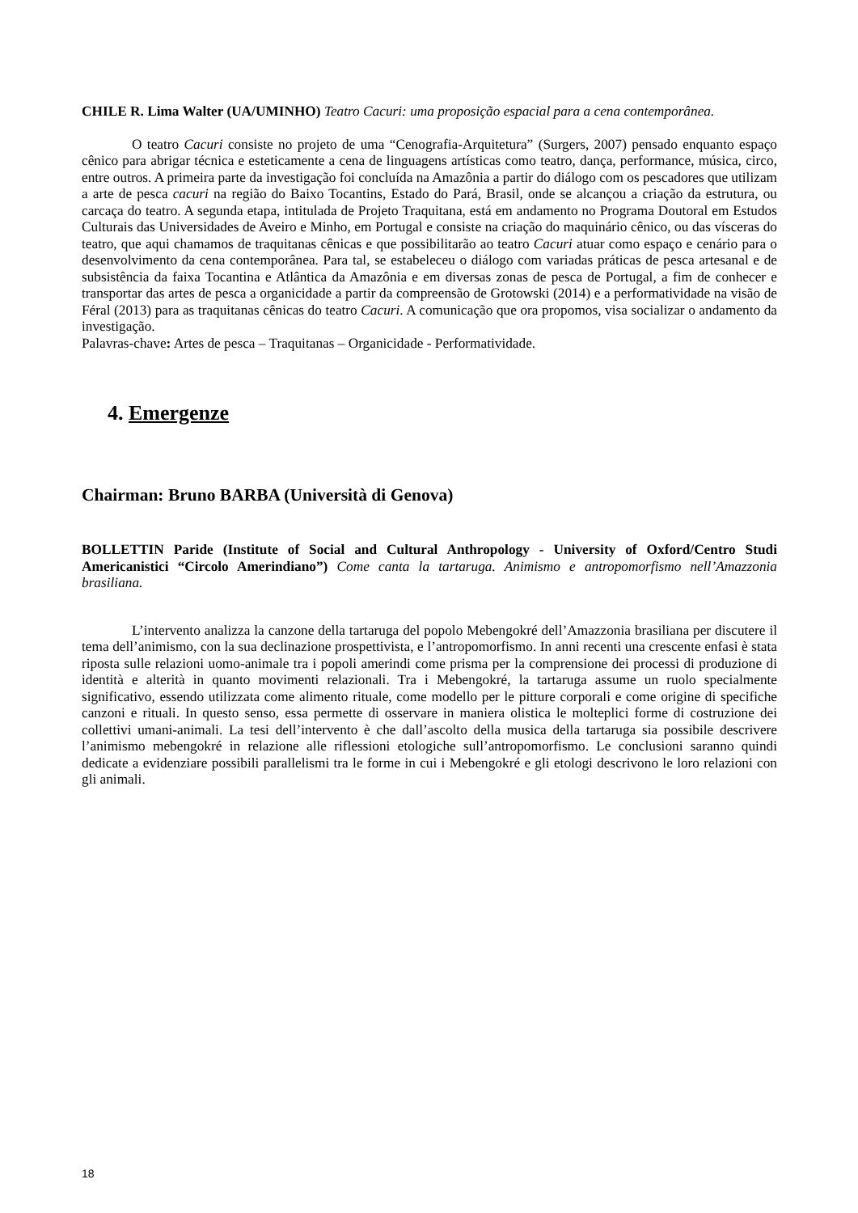CHILE R. Lima Walter (UA/UMINHO) Teatro Cacuri: uma proposição espacial para a cena contemporânea.
O teatro Cacuri consiste no projeto de uma “Cenografia-Arquitetura” (Surgers, 2007) pensado enquanto espaço cênico para abrigar técnica e esteticamente a cena de linguagens artísticas como teatro, dança, performance, música, circo, entre outros. A primeira parte da investigação foi concluída na Amazônia a partir do diálogo com os pescadores que utilizam a arte de pesca cacuri na região do Baixo Tocantins, Estado do Pará, Brasil, onde se alcançou a criação da estrutura, ou carcaça do teatro. A segunda etapa, intitulada de Projeto Traquitana, está em andamento no Programa Doutoral em Estudos Culturais das Universidades de Aveiro e Minho, em Portugal e consiste na criação do maquinário cênico, ou das vísceras do teatro, que aqui chamamos de traquitanas cênicas e que possibilitarão ao teatro Cacuri atuar como espaço e cenário para o desenvolvimento da cena contemporânea. Para tal, se estabeleceu o diálogo com variadas práticas de pesca artesanal e de subsistência da faixa Tocantina e Atlântica da Amazônia e em diversas zonas de pesca de Portugal, a fim de conhecer e transportar das artes de pesca a organicidade a partir da compreensão de Grotowski (2014) e a performatividade na visão de Féral (2013) para as traquitanas cênicas do teatro Cacuri. A comunicação que ora propomos, visa socializar o andamento da investigação.
Palavras-chave: Artes de pesca – Traquitanas – Organicidade - Performatividade.
4. Emergenze
Chairman: Bruno BARBA (Università di Genova)
BOLLETTIN Paride (Institute of Social and Cultural Anthropology - University of Oxford/Centro Studi Americanistici “Circolo Amerindiano”) Come canta la tartaruga. Animismo e antropomorfismo nell’Amazzonia brasiliana.
L’intervento analizza la canzone della tartaruga del popolo Mebengokré dell’Amazzonia brasiliana per discutere il tema dell’animismo, con la sua declinazione prospettivista, e l’antropomorfismo. In anni recenti una crescente enfasi è stata riposta sulle relazioni uomo-animale tra i popoli amerindi come prisma per la comprensione dei processi di produzione di identità e alterità in quanto movimenti relazionali. Tra i Mebengokré, la tartaruga assume un ruolo specialmente significativo, essendo utilizzata come alimento rituale, come modello per le pitture corporali e come origine di specifiche canzoni e rituali. In questo senso, essa permette di osservare in maniera olistica le molteplici forme di costruzione dei collettivi umani-animali. La tesi dell’intervento è che dall’ascolto della musica della tartaruga sia possibile descrivere l’animismo mebengokré in relazione alle riflessioni etologiche sull’antropomorfismo. Le conclusioni saranno quindi dedicate a evidenziare possibili parallelismi tra le forme in cui i Mebengokré e gli etologi descrivono le loro relazioni con gli animali.
18